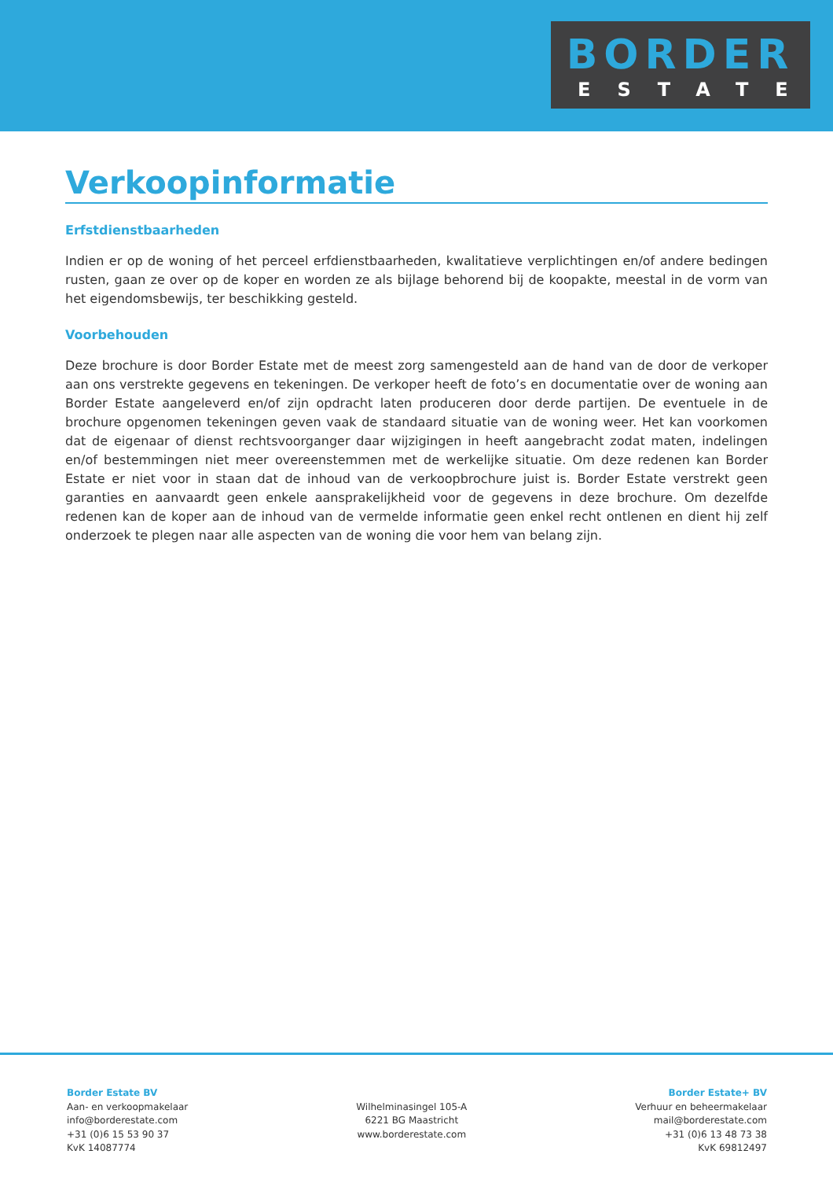BORDER
ESTATE
Verkoopinformatie
Erfstdienstbaarheden
Indien er op de woning of het perceel erfdienstbaarheden, kwalitatieve verplichtingen en/of andere bedingen rusten, gaan ze over op de koper en worden ze als bijlage behorend bij de koopakte, meestal in de vorm van het eigendomsbewijs, ter beschikking gesteld.
Voorbehouden
Deze brochure is door Border Estate met de meest zorg samengesteld aan de hand van de door de verkoper aan ons verstrekte gegevens en tekeningen. De verkoper heeft de foto’s en documentatie over de woning aan Border Estate aangeleverd en/of zijn opdracht laten produceren door derde partijen. De eventuele in de brochure opgenomen tekeningen geven vaak de standaard situatie van de woning weer. Het kan voorkomen dat de eigenaar of dienst rechtsvoorganger daar wijzigingen in heeft aangebracht zodat maten, indelingen en/of bestemmingen niet meer overeenstemmen met de werkelijke situatie. Om deze redenen kan Border Estate er niet voor in staan dat de inhoud van de verkoopbrochure juist is. Border Estate verstrekt geen garanties en aanvaardt geen enkele aansprakelijkheid voor de gegevens in deze brochure. Om dezelfde redenen kan de koper aan de inhoud van de vermelde informatie geen enkel recht ontlenen en dient hij zelf onderzoek te plegen naar alle aspecten van de woning die voor hem van belang zijn.
Border Estate BV
Aan- en verkoopmakelaar
info@borderestate.com
+31 (0)6 15 53 90 37
KvK 14087774
Wilhelminasingel 105-A
6221 BG Maastricht
www.borderestate.com
Border Estate+ BV
Verhuur en beheermakelaar
mail@borderestate.com
+31 (0)6 13 48 73 38
KvK 69812497